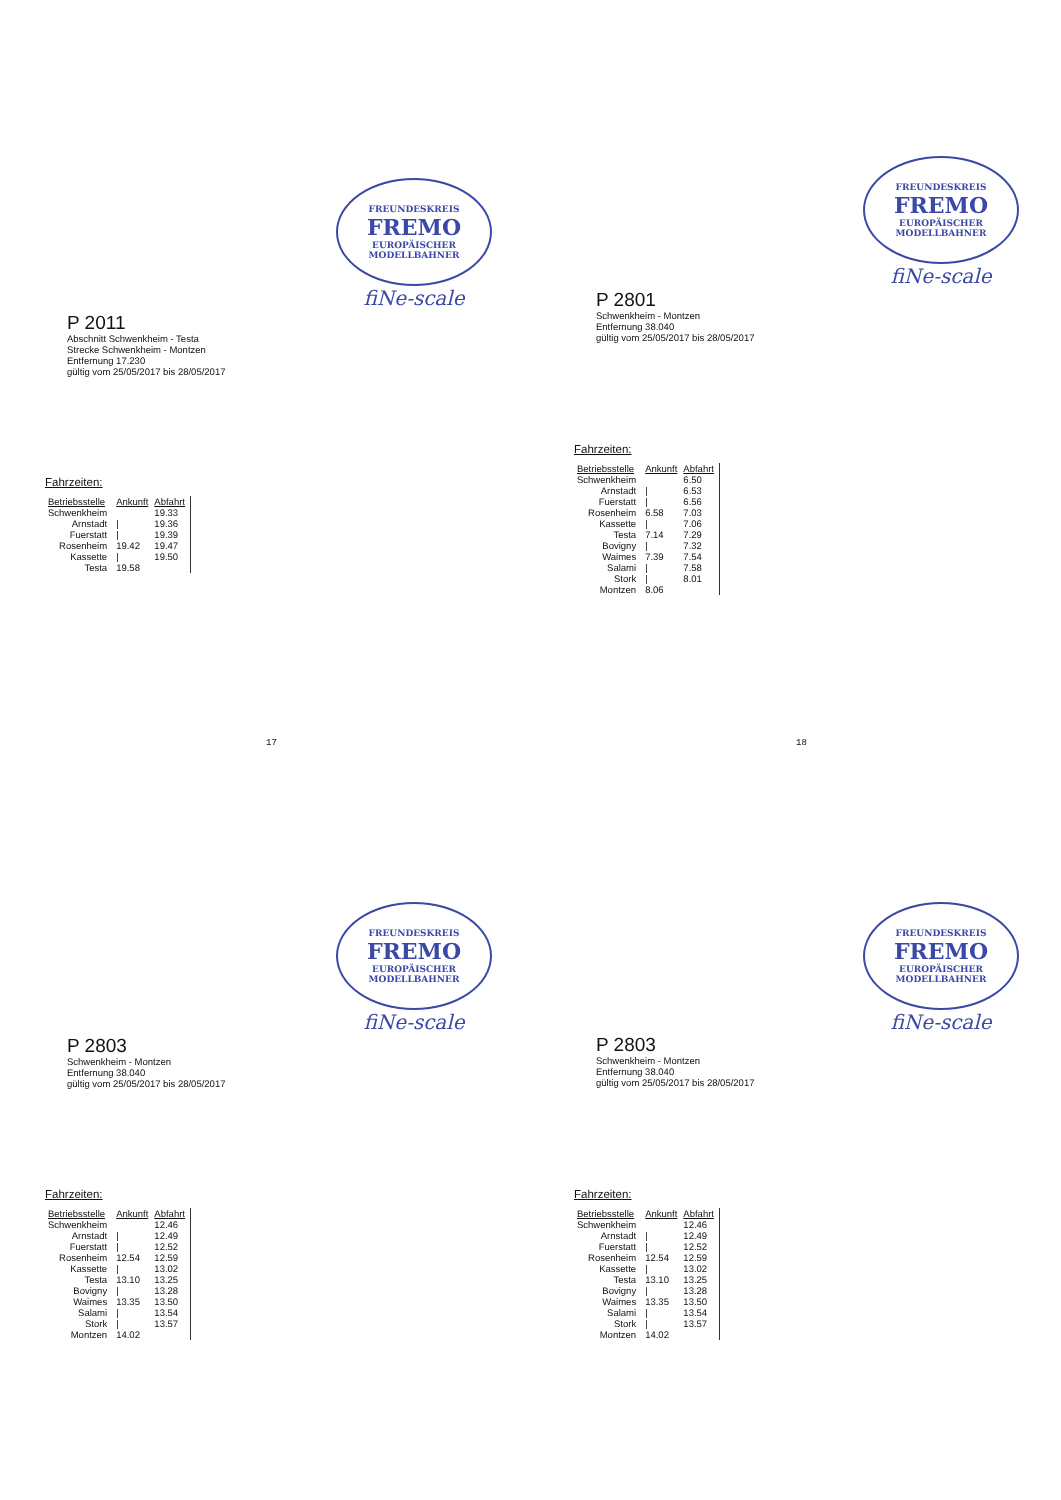FREUNDESKREIS
FREMO
EUROPÄISCHER MODELLBAHNER
fiNe-scale
P 2011
Abschnitt Schwenkheim - Testa
Strecke Schwenkheim - Montzen
Entfernung 17.230
gültig vom 25/05/2017 bis 28/05/2017
Fahrzeiten:
| Betriebsstelle | Ankunft | Abfahrt |
| --- | --- | --- |
| Schwenkheim | | 19.33 |
| Arnstadt | / | 19.36 |
| Fuerstatt | / | 19.39 |
| Rosenheim | 19.42 | 19.47 |
| Kassette | / | 19.50 |
| Testa | 19.58 | |
17
FREUNDESKREIS
FREMO
EUROPÄISCHER MODELLBAHNER
fiNe-scale
P 2801
Schwenkheim - Montzen
Entfernung 38.040
gültig vom 25/05/2017 bis 28/05/2017
Fahrzeiten:
| Betriebsstelle | Ankunft | Abfahrt |
| --- | --- | --- |
| Schwenkheim | | 6.50 |
| Arnstadt | / | 6.53 |
| Fuerstatt | / | 6.56 |
| Rosenheim | 6.58 | 7.03 |
| Kassette | / | 7.06 |
| Testa | 7.14 | 7.29 |
| Bovigny | / | 7.32 |
| Waimes | 7.39 | 7.54 |
| Salami | / | 7.58 |
| Stork | / | 8.01 |
| Montzen | 8.06 | |
18
FREUNDESKREIS
FREMO
EUROPÄISCHER MODELLBAHNER
fiNe-scale
P 2803
Schwenkheim - Montzen
Entfernung 38.040
gültig vom 25/05/2017 bis 28/05/2017
Fahrzeiten:
| Betriebsstelle | Ankunft | Abfahrt |
| --- | --- | --- |
| Schwenkheim | | 12.46 |
| Arnstadt | / | 12.49 |
| Fuerstatt | / | 12.52 |
| Rosenheim | 12.54 | 12.59 |
| Kassette | / | 13.02 |
| Testa | 13.10 | 13.25 |
| Bovigny | / | 13.28 |
| Waimes | 13.35 | 13.50 |
| Salami | / | 13.54 |
| Stork | / | 13.57 |
| Montzen | 14.02 | |
FREUNDESKREIS
FREMO
EUROPÄISCHER MODELLBAHNER
fiNe-scale
P 2803
Schwenkheim - Montzen
Entfernung 38.040
gültig vom 25/05/2017 bis 28/05/2017
Fahrzeiten:
| Betriebsstelle | Ankunft | Abfahrt |
| --- | --- | --- |
| Schwenkheim | | 12.46 |
| Arnstadt | / | 12.49 |
| Fuerstatt | / | 12.52 |
| Rosenheim | 12.54 | 12.59 |
| Kassette | / | 13.02 |
| Testa | 13.10 | 13.25 |
| Bovigny | / | 13.28 |
| Waimes | 13.35 | 13.50 |
| Salami | / | 13.54 |
| Stork | / | 13.57 |
| Montzen | 14.02 | |